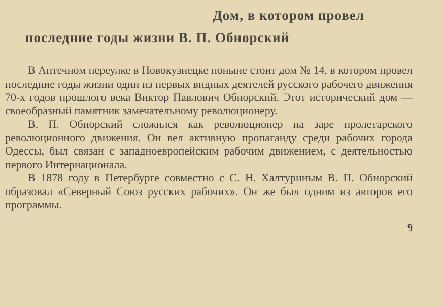Дом, в котором провел
последние годы жизни В. П. Обнорский
В Аптечном переулке в Новокузнецке поныне стоит дом № 14, в котором провел последние годы жизни один из первых видных деятелей русского рабочего движения 70-х годов прошлого века Виктор Павлович Обнорский. Этот исторический дом — своеобразный памятник замечательному революционеру.
В. П. Обнорский сложился как революционер на заре пролетарского революционного движения. Он вел активную пропаганду среди рабочих города Одессы, был связан с западноевропейским рабочим движением, с деятельностью первого Интернационала.
В 1878 году в Петербурге совместно с С. Н. Халтуриным В. П. Обнорский образовал «Северный Союз русских рабочих». Он же был одним из авторов его программы.
9